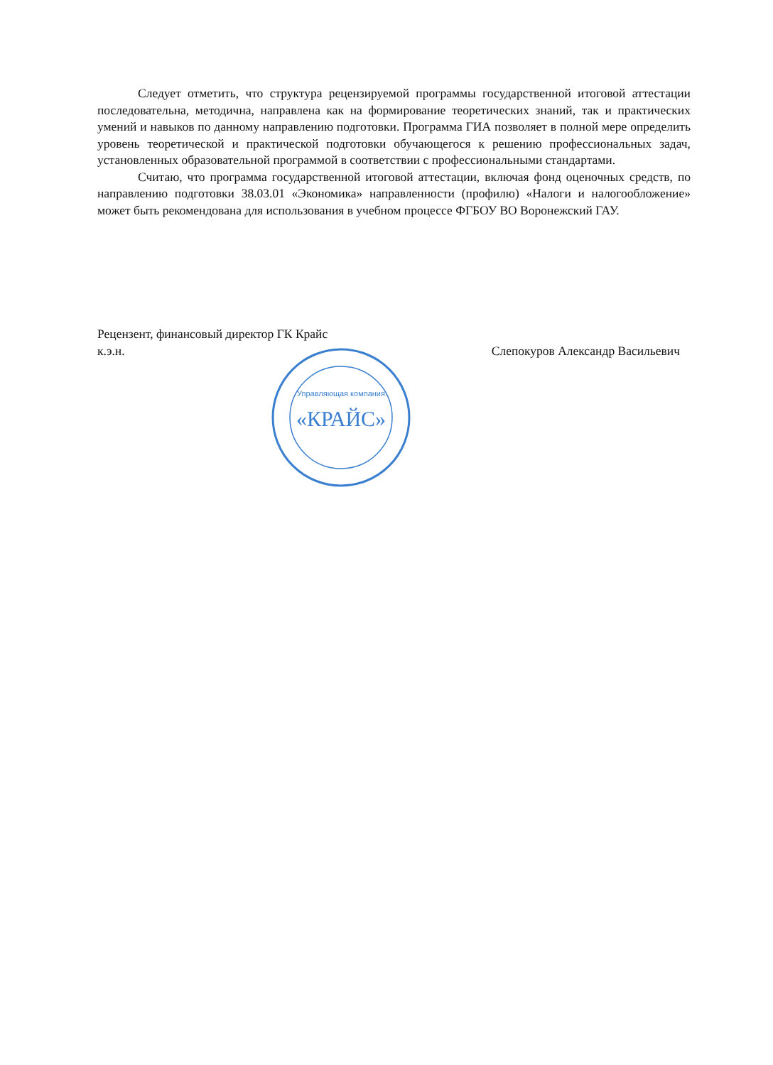Следует отметить, что структура рецензируемой программы государственной итоговой аттестации последовательна, методична, направлена как на формирование теоретических знаний, так и практических умений и навыков по данному направлению подготовки. Программа ГИА позволяет в полной мере определить уровень теоретической и практической подготовки обучающегося к решению профессиональных задач, установленных образовательной программой в соответствии с профессиональными стандартами.
Считаю, что программа государственной итоговой аттестации, включая фонд оценочных средств, по направлению подготовки 38.03.01 «Экономика» направленности (профилю) «Налоги и налогообложение» может быть рекомендована для использования в учебном процессе ФГБОУ ВО Воронежский ГАУ.
Рецензент, финансовый директор ГК Крайс
к.э.н. Слепокуров Александр Васильевич
«КРАЙС»
Управляющая компания